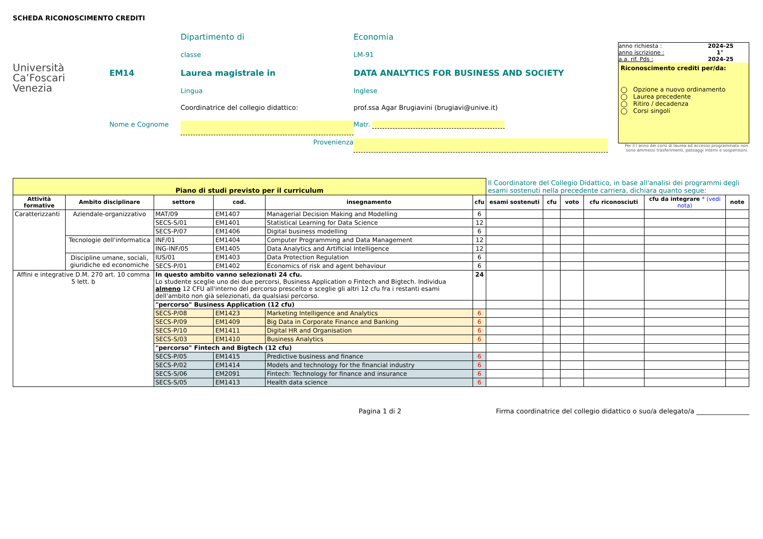SCHEDA RICONOSCIMENTO CREDITI
Università
Ca’Foscari
Venezia
Dipartimento di
Economia
classe
LM-91
EM14
Laurea magistrale in
DATA ANALYTICS FOR BUSINESS AND SOCIETY
Lingua
Inglese
Coordinatrice del collegio didattico:
prof.ssa Agar Brugiavini (brugiavi@unive.it)
Nome e Cognome
Matr.
Provenienza
anno richiesta : 2024-25
anno iscrizione : 1°
a.a. rif. Pds : 2024-25
Riconoscimento crediti per/da:
◯ Opzione a nuovo ordinamento
◯ Laurea precedente
◯ Ritiro / decadenza
◯ Corsi singoli
Per il I anno dei corsi di laurea ad accesso programmato non sono ammessi trasferimenti, passaggi interni e sospensioni.
| Piano di studi previsto per il curriculum | | | | | | Il Coordinatore del Collegio Didattico, in base all'analisi dei programmi degli esami sostenuti nella precedente carriera, dichiara quanto segue: | | | | | |
| Attività formative | Ambito disciplinare | settore | cod. | insegnamento | cfu | esami sostenuti | cfu | voto | cfu riconosciuti | cfu da integrare * (vedi nota) | note |
| Caratterizzanti | Aziendale-organizzativo | MAT/09 | EM1407 | Managerial Decision Making and Modelling | 6 | | | | | | |
| | | SECS-S/01 | EM1401 | Statistical Learning for Data Science | 12 | | | | | | |
| | | SECS-P/07 | EM1406 | Digital business modelling | 6 | | | | | | |
| | Tecnologie dell'informatica | INF/01 | EM1404 | Computer Programming and Data Management | 12 | | | | | | |
| | | ING-INF/05 | EM1405 | Data Analytics and Artificial Intelligence | 12 | | | | | | |
| | Discipline umane, sociali, giuridiche ed economiche | IUS/01 | EM1403 | Data Protection Regulation | 6 | | | | | | |
| | | SECS-P/01 | EM1402 | Economics of risk and agent behaviour | 6 | | | | | | |
| Affini e integrative D.M. 270 art. 10 comma 5 lett. b | | In questo ambito vanno selezionati 24 cfu. Lo studente sceglie uno dei due percorsi, Business Application o Fintech and Bigtech. Individua almeno 12 CFU all'interno del percorso prescelto e sceglie gli altri 12 cfu fra i restanti esami dell'ambito non già selezionati, da qualsiasi percorso. | | | 24 | | | | | | |
| | | "percorso" Business Application (12 cfu) | | | | | | | | | |
| | | SECS-P/08 | EM1423 | Marketing Intelligence and Analytics | 6 | | | | | | |
| | | SECS-P/09 | EM1409 | Big Data in Corporate Finance and Banking | 6 | | | | | | |
| | | SECS-P/10 | EM1411 | Digital HR and Organisation | 6 | | | | | | |
| | | SECS-S/03 | EM1410 | Business Analytics | 6 | | | | | | |
| | | "percorso" Fintech and Bigtech (12 cfu) | | | | | | | | | |
| | | SECS-P/05 | EM1415 | Predictive business and finance | 6 | | | | | | |
| | | SECS-P/02 | EM1414 | Models and technology for the financial industry | 6 | | | | | | |
| | | SECS-S/06 | EM2091 | Fintech: Technology for finance and insurance | 6 | | | | | | |
| | | SECS-S/05 | EM1413 | Health data science | 6 | | | | | | |
Pagina 1 di 2 Firma coordinatrice del collegio didattico o suo/a delegato/a ________________